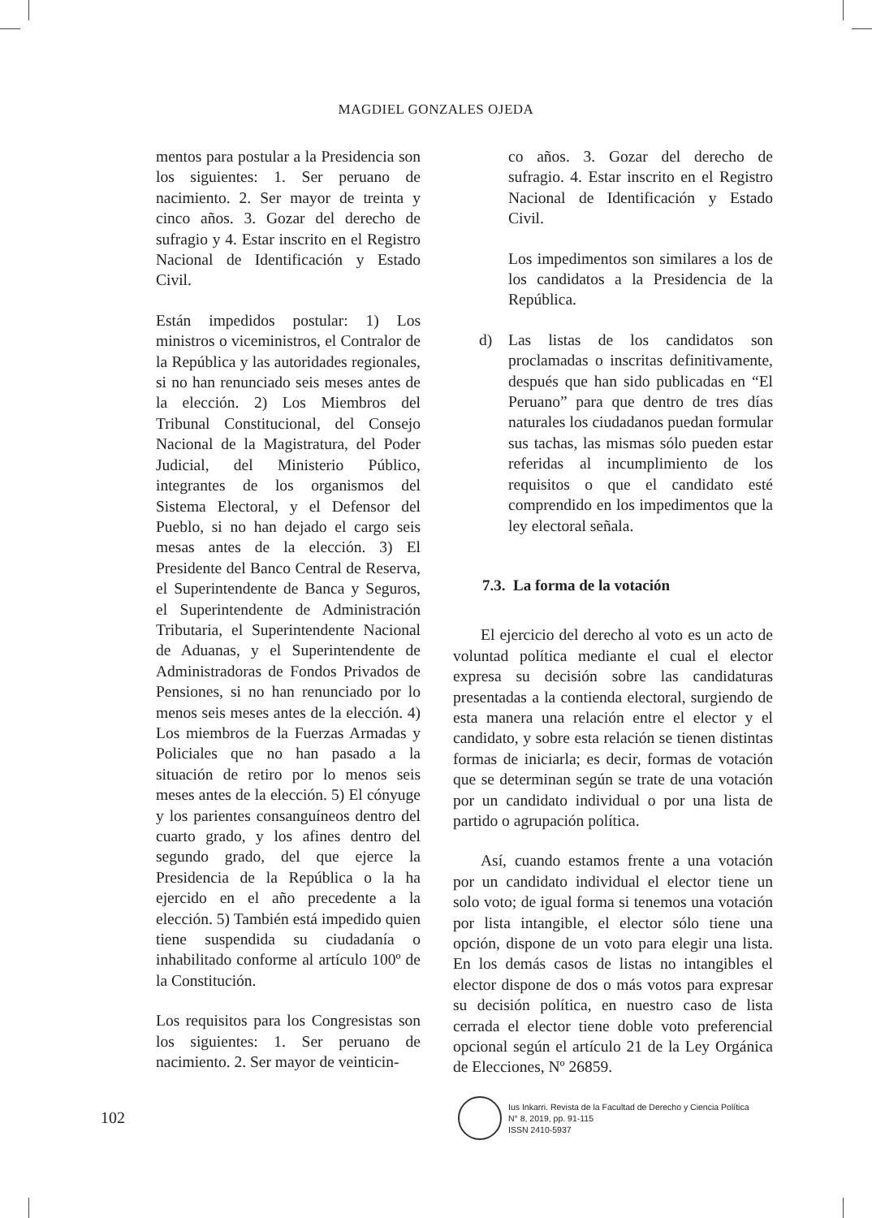MAGDIEL GONZALES OJEDA
mentos para postular a la Presidencia son los siguientes: 1. Ser peruano de nacimiento. 2. Ser mayor de treinta y cinco años. 3. Gozar del derecho de sufragio y 4. Estar inscrito en el Registro Nacional de Identificación y Estado Civil.
Están impedidos postular: 1) Los ministros o viceministros, el Contralor de la República y las autoridades regionales, si no han renunciado seis meses antes de la elección. 2) Los Miembros del Tribunal Constitucional, del Consejo Nacional de la Magistratura, del Poder Judicial, del Ministerio Público, integrantes de los organismos del Sistema Electoral, y el Defensor del Pueblo, si no han dejado el cargo seis mesas antes de la elección. 3) El Presidente del Banco Central de Reserva, el Superintendente de Banca y Seguros, el Superintendente de Administración Tributaria, el Superintendente Nacional de Aduanas, y el Superintendente de Administradoras de Fondos Privados de Pensiones, si no han renunciado por lo menos seis meses antes de la elección. 4) Los miembros de la Fuerzas Armadas y Policiales que no han pasado a la situación de retiro por lo menos seis meses antes de la elección. 5) El cónyuge y los parientes consanguíneos dentro del cuarto grado, y los afines dentro del segundo grado, del que ejerce la Presidencia de la República o la ha ejercido en el año precedente a la elección. 5) También está impedido quien tiene suspendida su ciudadanía o inhabilitado conforme al artículo 100º de la Constitución.
Los requisitos para los Congresistas son los siguientes: 1. Ser peruano de nacimiento. 2. Ser mayor de veinticin-
co años. 3. Gozar del derecho de sufragio. 4. Estar inscrito en el Registro Nacional de Identificación y Estado Civil.
Los impedimentos son similares a los de los candidatos a la Presidencia de la República.
d) Las listas de los candidatos son proclamadas o inscritas definitivamente, después que han sido publicadas en “El Peruano” para que dentro de tres días naturales los ciudadanos puedan formular sus tachas, las mismas sólo pueden estar referidas al incumplimiento de los requisitos o que el candidato esté comprendido en los impedimentos que la ley electoral señala.
7.3. La forma de la votación
El ejercicio del derecho al voto es un acto de voluntad política mediante el cual el elector expresa su decisión sobre las candidaturas presentadas a la contienda electoral, surgiendo de esta manera una relación entre el elector y el candidato, y sobre esta relación se tienen distintas formas de iniciarla; es decir, formas de votación que se determinan según se trate de una votación por un candidato individual o por una lista de partido o agrupación política.
Así, cuando estamos frente a una votación por un candidato individual el elector tiene un solo voto; de igual forma si tenemos una votación por lista intangible, el elector sólo tiene una opción, dispone de un voto para elegir una lista. En los demás casos de listas no intangibles el elector dispone de dos o más votos para expresar su decisión política, en nuestro caso de lista cerrada el elector tiene doble voto preferencial opcional según el artículo 21 de la Ley Orgánica de Elecciones, Nº 26859.
102
Ius Inkarri. Revista de la Facultad de Derecho y Ciencia Política
N° 8, 2019, pp. 91-115
ISSN 2410-5937